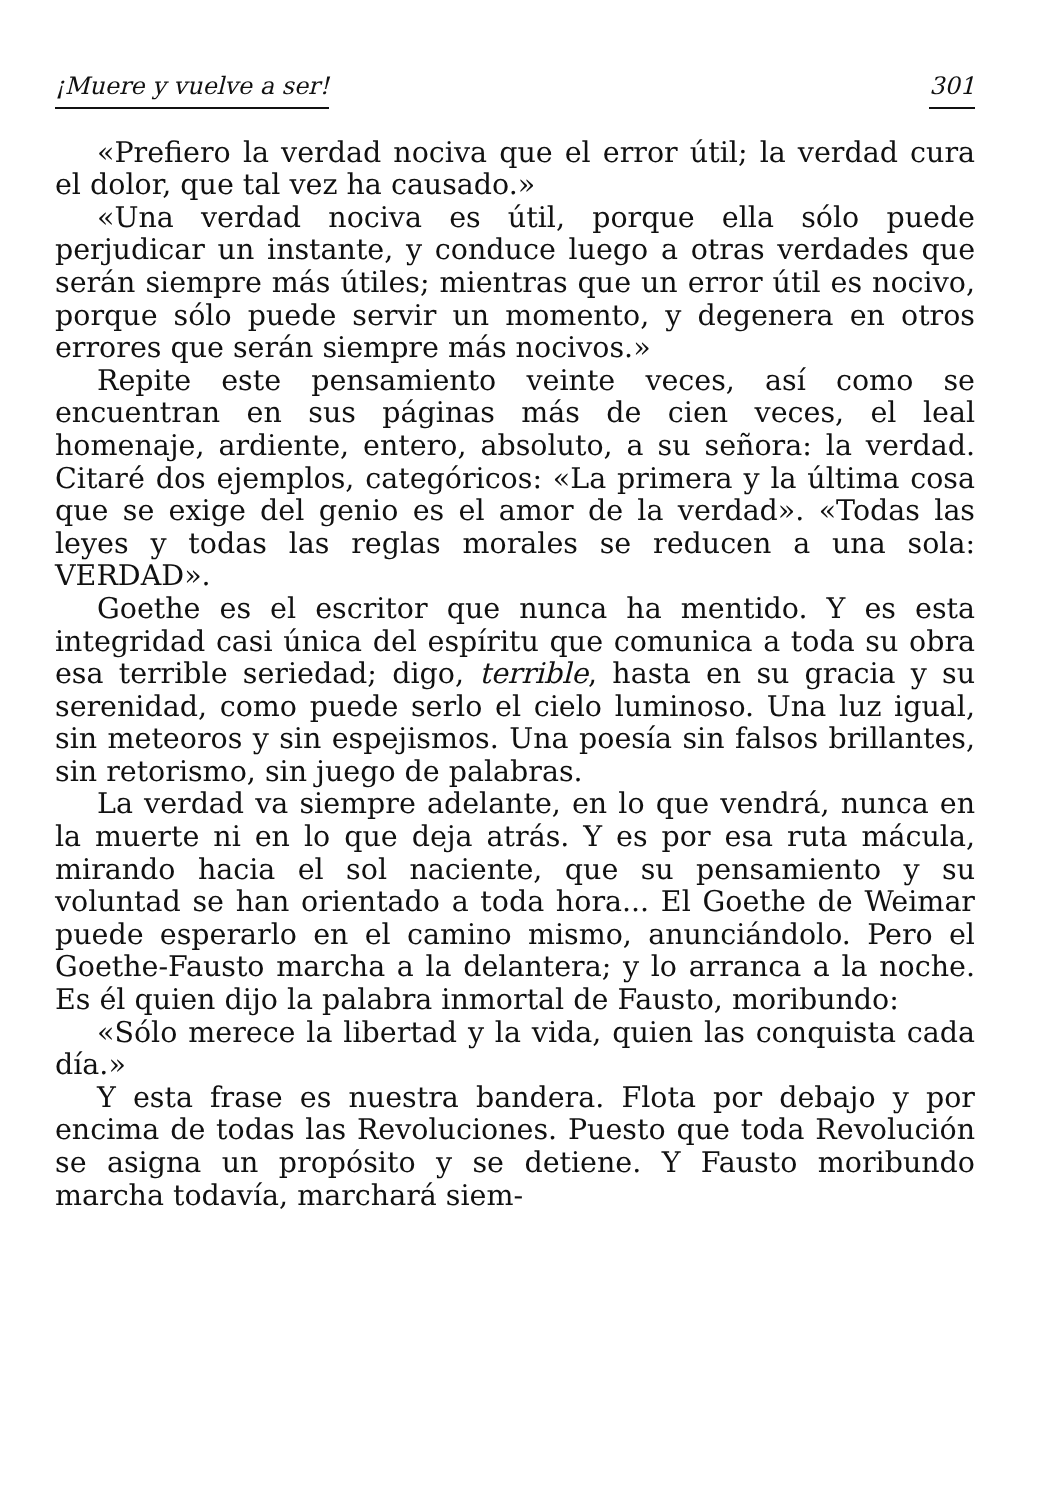¡Muere y vuelve a ser! 301
«Prefiero la verdad nociva que el error útil; la verdad cura el dolor, que tal vez ha causado.»
«Una verdad nociva es útil, porque ella sólo puede perjudicar un instante, y conduce luego a otras verdades que serán siempre más útiles; mientras que un error útil es nocivo, porque sólo puede servir un momento, y degenera en otros errores que serán siempre más nocivos.»
Repite este pensamiento veinte veces, así como se encuentran en sus páginas más de cien veces, el leal homenaje, ardiente, entero, absoluto, a su señora: la verdad. Citaré dos ejemplos, categóricos: «La primera y la última cosa que se exige del genio es el amor de la verdad». «Todas las leyes y todas las reglas morales se reducen a una sola: VERDAD».
Goethe es el escritor que nunca ha mentido. Y es esta integridad casi única del espíritu que comunica a toda su obra esa terrible seriedad; digo, terrible, hasta en su gracia y su serenidad, como puede serlo el cielo luminoso. Una luz igual, sin meteoros y sin espejismos. Una poesía sin falsos brillantes, sin retorismo, sin juego de palabras.
La verdad va siempre adelante, en lo que vendrá, nunca en la muerte ni en lo que deja atrás. Y es por esa ruta mácula, mirando hacia el sol naciente, que su pensamiento y su voluntad se han orientado a toda hora... El Goethe de Weimar puede esperarlo en el camino mismo, anunciándolo. Pero el Goethe-Fausto marcha a la delantera; y lo arranca a la noche. Es él quien dijo la palabra inmortal de Fausto, moribundo:
«Sólo merece la libertad y la vida, quien las conquista cada día.»
Y esta frase es nuestra bandera. Flota por debajo y por encima de todas las Revoluciones. Puesto que toda Revolución se asigna un propósito y se detiene. Y Fausto moribundo marcha todavía, marchará siem-